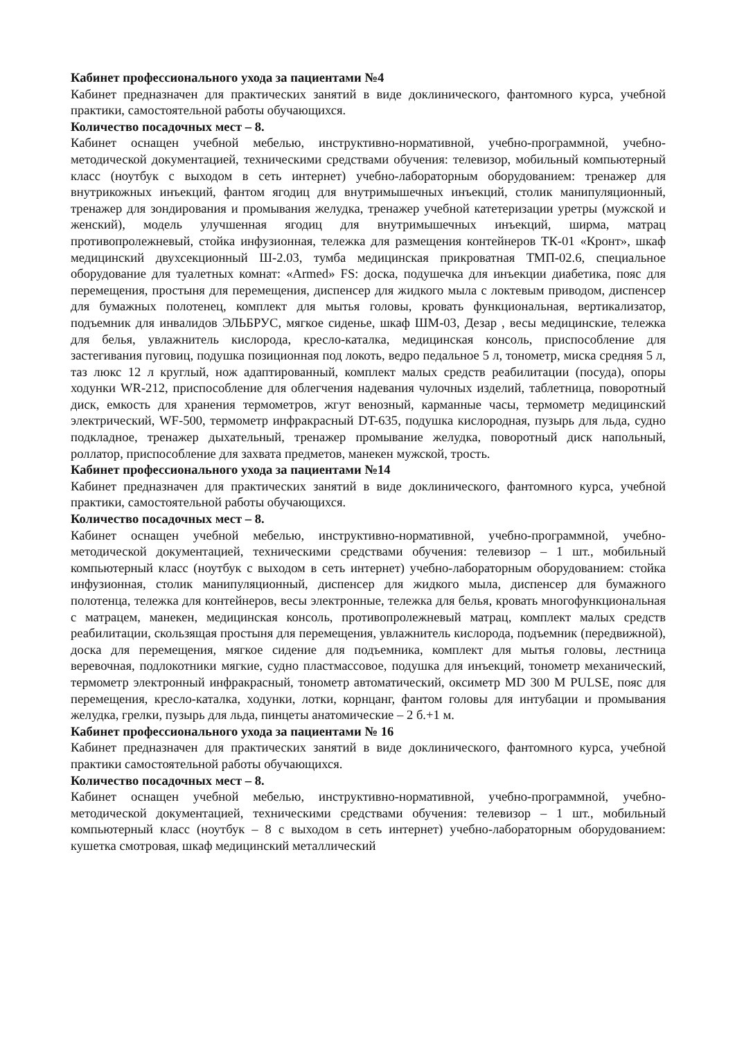Кабинет профессионального ухода за пациентами №4
Кабинет предназначен для практических занятий в виде доклинического, фантомного курса, учебной практики, самостоятельной работы обучающихся.
Количество посадочных мест – 8.
Кабинет оснащен учебной мебелью, инструктивно-нормативной, учебно-программной, учебно-методической документацией, техническими средствами обучения: телевизор, мобильный компьютерный класс (ноутбук с выходом в сеть интернет) учебно-лабораторным оборудованием: тренажер для внутрикожных инъекций, фантом ягодиц для внутримышечных инъекций, столик манипуляционный, тренажер для зондирования и промывания желудка, тренажер учебной катетеризации уретры (мужской и женский), модель улучшенная ягодиц для внутримышечных инъекций, ширма, матрац противопролежневый, стойка инфузионная, тележка для размещения контейнеров ТК-01 «Кронт», шкаф медицинский двухсекционный Ш-2.03, тумба медицинская прикроватная ТМП-02.6, специальное оборудование для туалетных комнат: «Armed» FS: доска, подушечка для инъекции диабетика, пояс для перемещения, простыня для перемещения, диспенсер для жидкого мыла с локтевым приводом, диспенсер для бумажных полотенец, комплект для мытья головы, кровать функциональная, вертикализатор, подъемник для инвалидов ЭЛЬБРУС, мягкое сиденье, шкаф ШМ-03, Дезар , весы медицинские, тележка для белья, увлажнитель кислорода, кресло-каталка, медицинская консоль, приспособление для застегивания пуговиц, подушка позиционная под локоть, ведро педальное 5 л, тонометр, миска средняя 5 л, таз люкс 12 л круглый, нож адаптированный, комплект малых средств реабилитации (посуда), опоры ходунки WR-212, приспособление для облегчения надевания чулочных изделий, таблетница, поворотный диск, емкость для хранения термометров, жгут венозный, карманные часы, термометр медицинский электрический, WF-500, термометр инфракрасный DT-635, подушка кислородная, пузырь для льда, судно подкладное, тренажер дыхательный, тренажер промывание желудка, поворотный диск напольный, роллатор, приспособление для захвата предметов, манекен мужской, трость.
Кабинет профессионального ухода за пациентами №14
Кабинет предназначен для практических занятий в виде доклинического, фантомного курса, учебной практики, самостоятельной работы обучающихся.
Количество посадочных мест – 8.
Кабинет оснащен учебной мебелью, инструктивно-нормативной, учебно-программной, учебно-методической документацией, техническими средствами обучения: телевизор – 1 шт., мобильный компьютерный класс (ноутбук с выходом в сеть интернет) учебно-лабораторным оборудованием: стойка инфузионная, столик манипуляционный, диспенсер для жидкого мыла, диспенсер для бумажного полотенца, тележка для контейнеров, весы электронные, тележка для белья, кровать многофункциональная с матрацем, манекен, медицинская консоль, противопролежневый матрац, комплект малых средств реабилитации, скользящая простыня для перемещения, увлажнитель кислорода, подъемник (передвижной), доска для перемещения, мягкое сидение для подъемника, комплект для мытья головы, лестница веревочная, подлокотники мягкие, судно пластмассовое, подушка для инъекций, тонометр механический, термометр электронный инфракрасный, тонометр автоматический, оксиметр MD 300 M PULSE, пояс для перемещения, кресло-каталка, ходунки, лотки, корнцанг, фантом головы для интубации и промывания желудка, грелки, пузырь для льда, пинцеты анатомические – 2 б.+1 м.
Кабинет профессионального ухода за пациентами № 16
Кабинет предназначен для практических занятий в виде доклинического, фантомного курса, учебной практики самостоятельной работы обучающихся.
Количество посадочных мест – 8.
Кабинет оснащен учебной мебелью, инструктивно-нормативной, учебно-программной, учебно-методической документацией, техническими средствами обучения: телевизор – 1 шт., мобильный компьютерный класс (ноутбук – 8 с выходом в сеть интернет) учебно-лабораторным оборудованием: кушетка смотровая, шкаф медицинский металлический